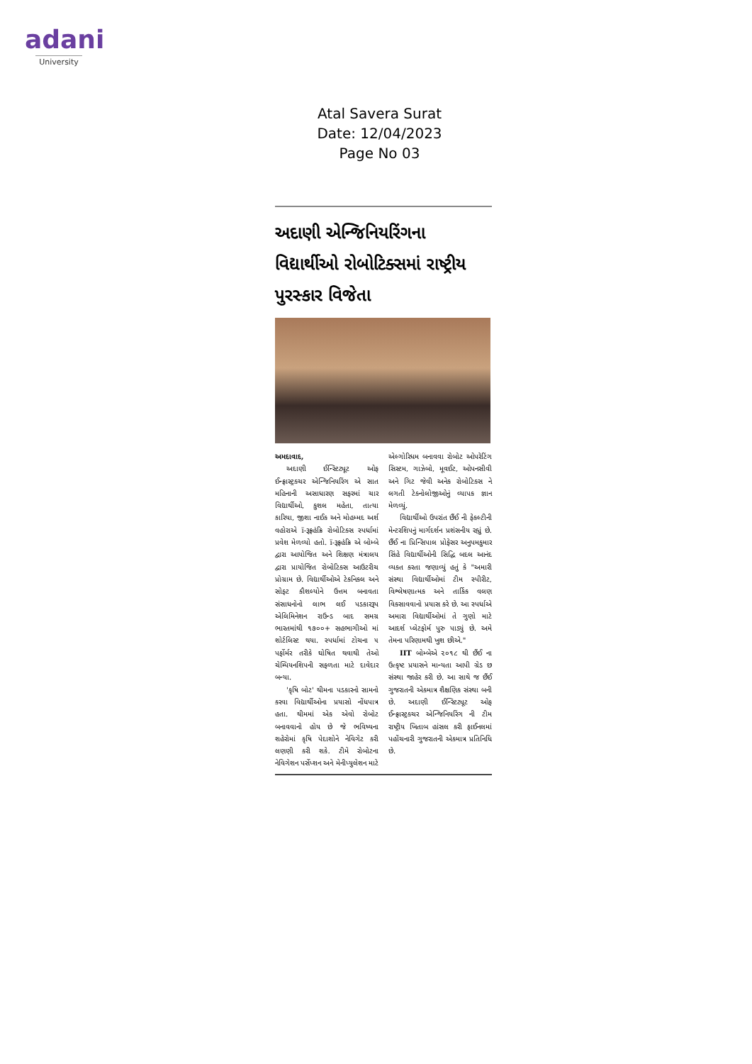adani
University
Atal Savera Surat
Date: 12/04/2023
Page No 03
અદાણી એન્જિનિયરિંગના વિદ્યાર્થીઓ રોબોટિક્સમાં રાષ્ટ્રીય પુરસ્કાર વિજેતા
અમદાવાદ,
અદાણી ઈન્સ્ટિટ્યૂટ ઓફ ઈન્ફ્રાસ્ટ્રક્ચર એન્જિનિયરિંગ એ સાત મહિનાની અસાધારણ સફરમાં ચાર વિદ્યાર્થીઓ, કુશલ મહેતા, તાત્યા કારિયા, જીશા નાઈક અને મોહમ્મદ અર્શ વહોરાએ ï-રૂફ્રહંક્રિ રોબોટિક્સ સ્પર્ધામાં પ્રવેશ મેળવ્યો હતો. ï-રૂફ્રહંક્રિ એ બોમ્બે દ્વારા આયોજિત અને શિક્ષણ મંત્રાલય દ્વારા પ્રાયોજિત રોબોટિક્સ આઉટરીચ પ્રોગ્રામ છે. વિદ્યાર્થીઓએ ટેકનિકલ અને સોફ્ટ કૌશલ્યોને ઉત્તમ બનાવતા સંસાધનોનો લાભ લઈ પડકારરૂપ એલિમિનેશન રાઉન્ડ બાદ સમગ્ર ભારતમાંથી ૧૭૦૦+ સહભાગીઓ માં શોર્ટલિસ્ટ થયા. સ્પર્ધામાં ટોચના ૫ પર્ફોર્મર તરીકે ઘોષિત થવાથી તેઓ ચેમ્પિયનશિપની સફળતા માટે દાવેદાર બન્યા.
'કૃષિ બોટ' થીમના પડકારનો સામનો કરવા વિદ્યાર્થીઓના પ્રયાસો નોંધપાત્ર હતા. થીમમાં એક એવો રોબોટ બનાવવાનો હોય છે જે ભવિષ્યના શહેરોમાં કૃષિ પેદાશોને નેવિગેટ કરી લણણી કરી શકે. ટીમે રોબોટના નેવિગેશન પર્સેપ્શન અને મેનીપ્યુલેશન માટે એલ્ગોરિધમ બનાવવા રોબોટ ઓપરેટિંગ સિસ્ટમ, ગાઝેબો, મૂવઈટ, ઓપનસીવી અને ગિટ જેવી અનેક રોબોટિક્સ ને લગતી ટેક્નોલોજીઓનું વ્યાપક જ્ઞાન મેળવ્યું.
વિદ્યાર્થીઓ ઉપરાંત છૈંઈ ની ફેકલ્ટીની મેન્ટરશિપનું માર્ગદર્શન પ્રશંસનીય રહ્યું છે. છૈંઈ ના પ્રિન્સિપાલ પ્રોફેસર અનુપમકુમાર સિંહે વિદ્યાર્થીઓની સિદ્ધિ બદલ આનંદ વ્યક્ત કરતા જણાવ્યું હતું કે "અમારી સંસ્થા વિદ્યાર્થીઓમાં ટીમ સ્પીરીટ, વિશ્લેષણાત્મક અને તાર્કિક વલણ વિકસાવવાનો પ્રયાસ કરે છે. આ સ્પર્ધાએ અમારા વિદ્યાર્થીઓમાં તે ગુણો માટે આદર્શ પ્લેટફોર્મ પુરુ પાડ્યું છે. અમે તેમના પરિણામથી ખુશ છીએ."
IIT બોમ્બેએ ૨૦૧૮ થી છૈંઈ ના ઉત્કૃષ્ટ પ્રયાસને માન્યતા આપી ગ્રેડ છ સંસ્થા જાહેર કરી છે. આ સાથે જ છૈંઈ ગુજરાતની એકમાત્ર શૈક્ષણિક સંસ્થા બની છે. અદાણી ઈન્સ્ટિટ્યૂટ ઓફ ઈન્ફ્રાસ્ટ્રક્ચર એન્જિનિયરિંગ ની ટીમ રાષ્ટ્રીય ખિતાબ હાંસલ કરી ફાઈનલમાં પહોંચનારી ગુજરાતની એકમાત્ર પ્રતિનિધિ છે.